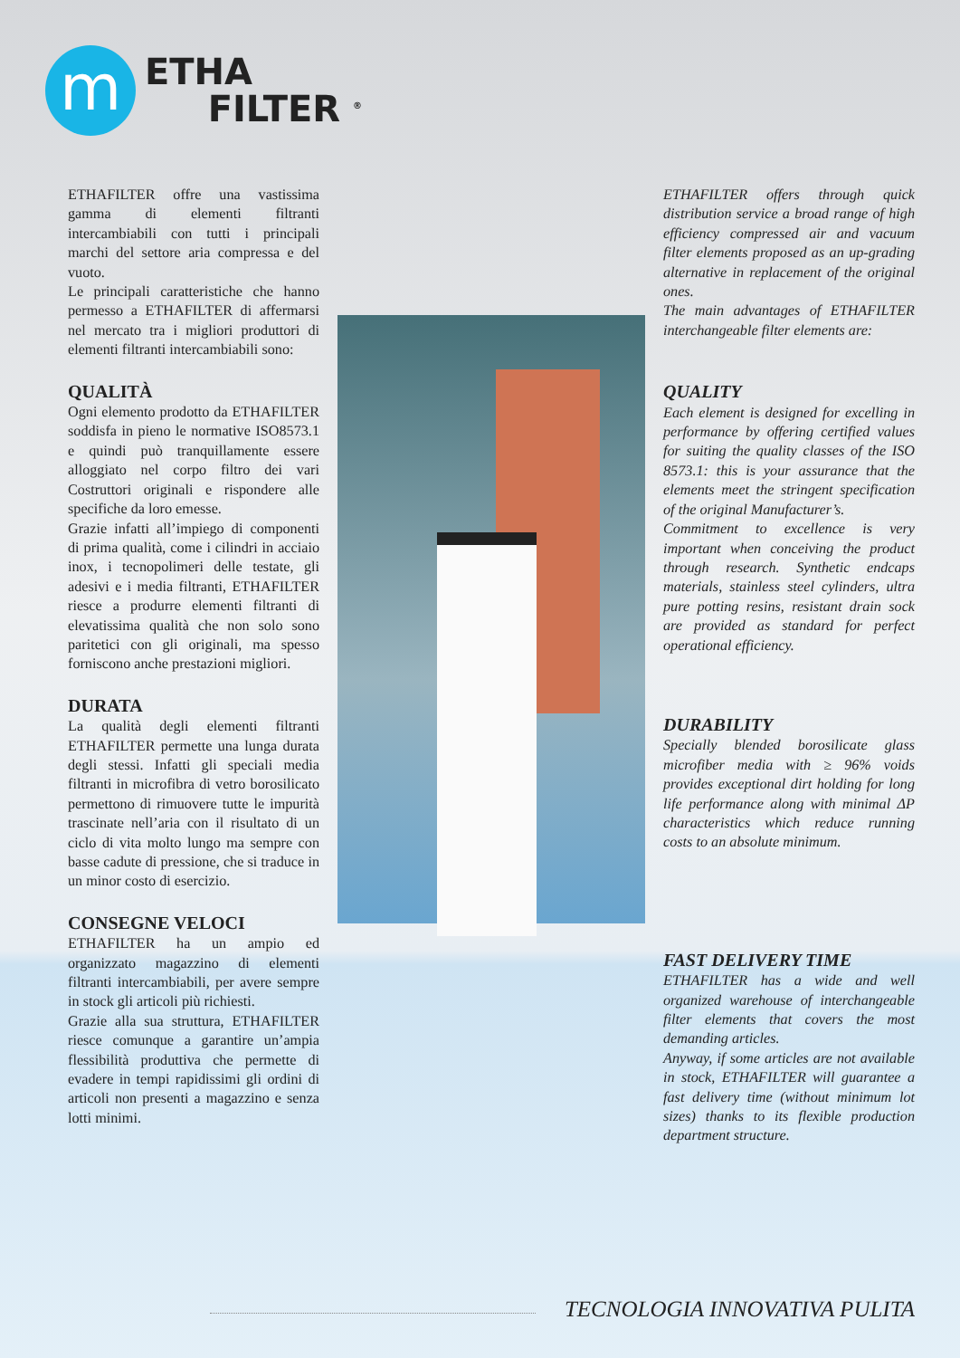m
ETHA
FILTER <sup>®</sup>
ETHAFILTER offre una vastissima gamma di elementi filtranti intercambiabili con tutti i principali marchi del settore aria compressa e del vuoto.
Le principali caratteristiche che hanno permesso a ETHAFILTER di affermarsi nel mercato tra i migliori produttori di elementi filtranti intercambiabili sono:
QUALITÀ
Ogni elemento prodotto da ETHAFILTER soddisfa in pieno le normative ISO8573.1 e quindi può tranquillamente essere alloggiato nel corpo filtro dei vari Costruttori originali e rispondere alle specifiche da loro emesse.
Grazie infatti all’impiego di componenti di prima qualità, come i cilindri in acciaio inox, i tecnopolimeri delle testate, gli adesivi e i media filtranti, ETHAFILTER riesce a produrre elementi filtranti di elevatissima qualità che non solo sono paritetici con gli originali, ma spesso forniscono anche prestazioni migliori.
DURATA
La qualità degli elementi filtranti ETHAFILTER permette una lunga durata degli stessi. Infatti gli speciali media filtranti in microfibra di vetro borosilicato permettono di rimuovere tutte le impurità trascinate nell’aria con il risultato di un ciclo di vita molto lungo ma sempre con basse cadute di pressione, che si traduce in un minor costo di esercizio.
CONSEGNE VELOCI
ETHAFILTER ha un ampio ed organizzato magazzino di elementi filtranti intercambiabili, per avere sempre in stock gli articoli più richiesti.
Grazie alla sua struttura, ETHAFILTER riesce comunque a garantire un’ampia flessibilità produttiva che permette di evadere in tempi rapidissimi gli ordini di articoli non presenti a magazzino e senza lotti minimi.
ETHAFILTER offers through quick distribution service a broad range of high efficiency compressed air and vacuum filter elements proposed as an up-grading alternative in replacement of the original ones.
The main advantages of ETHAFILTER interchangeable filter elements are:
QUALITY
Each element is designed for excelling in performance by offering certified values for suiting the quality classes of the ISO 8573.1: this is your assurance that the elements meet the stringent specification of the original Manufacturer’s.
Commitment to excellence is very important when conceiving the product through research. Synthetic endcaps materials, stainless steel cylinders, ultra pure potting resins, resistant drain sock are provided as standard for perfect operational efficiency.
DURABILITY
Specially blended borosilicate glass microfiber media with ≥ 96% voids provides exceptional dirt holding for long life performance along with minimal ΔP characteristics which reduce running costs to an absolute minimum.
FAST DELIVERY TIME
ETHAFILTER has a wide and well organized warehouse of interchangeable filter elements that covers the most demanding articles.
Anyway, if some articles are not available in stock, ETHAFILTER will guarantee a fast delivery time (without minimum lot sizes) thanks to its flexible production department structure.
TECNOLOGIA INNOVATIVA PULITA